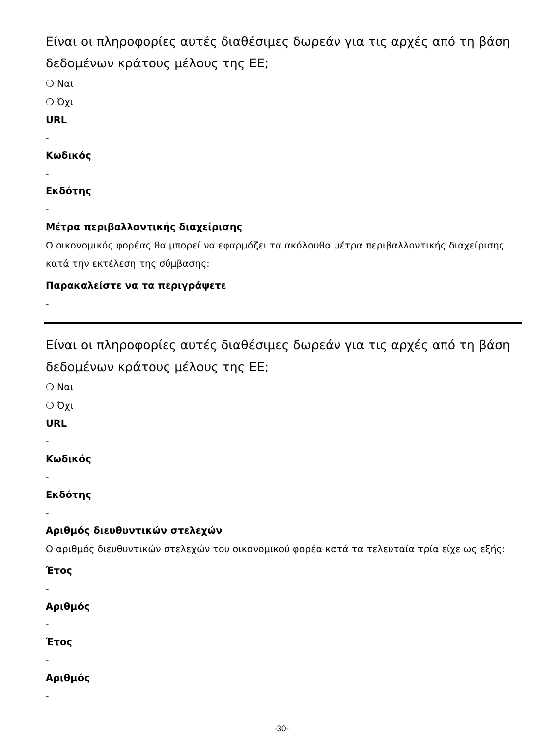Είναι οι πληροφορίες αυτές διαθέσιμες δωρεάν για τις αρχές από τη βάση δεδομένων κράτους μέλους της ΕΕ;
❍ Ναι
❍ Όχι
URL
-
Κωδικός
-
Εκδότης
-
Μέτρα περιβαλλοντικής διαχείρισης
Ο οικονομικός φορέας θα μπορεί να εφαρμόζει τα ακόλουθα μέτρα περιβαλλοντικής διαχείρισης κατά την εκτέλεση της σύμβασης:
Παρακαλείστε να τα περιγράψετε
-
Είναι οι πληροφορίες αυτές διαθέσιμες δωρεάν για τις αρχές από τη βάση δεδομένων κράτους μέλους της ΕΕ;
❍ Ναι
❍ Όχι
URL
-
Κωδικός
-
Εκδότης
-
Αριθμός διευθυντικών στελεχών
Ο αριθμός διευθυντικών στελεχών του οικονομικού φορέα κατά τα τελευταία τρία είχε ως εξής:
Έτος
-
Αριθμός
-
Έτος
-
Αριθμός
-
-30-